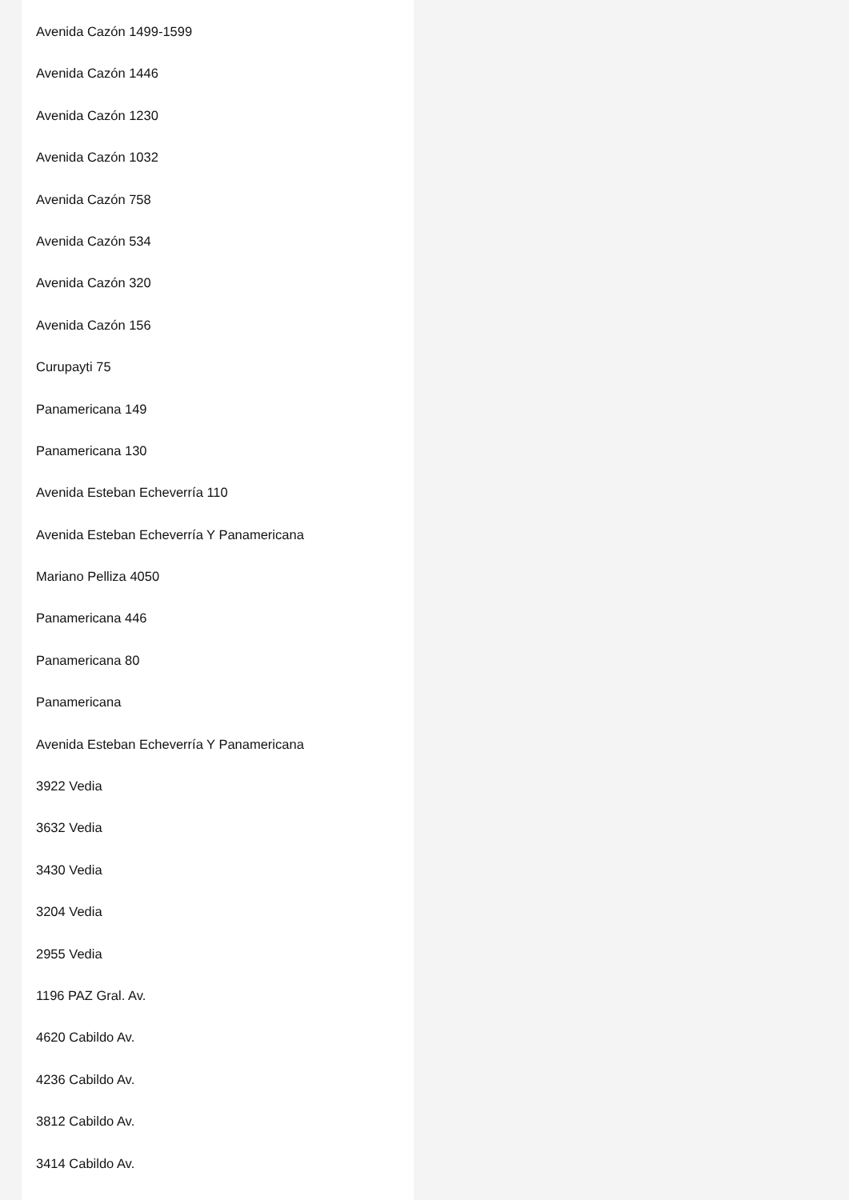Avenida Cazón 1499-1599
Avenida Cazón 1446
Avenida Cazón 1230
Avenida Cazón 1032
Avenida Cazón 758
Avenida Cazón 534
Avenida Cazón 320
Avenida Cazón 156
Curupayti 75
Panamericana 149
Panamericana 130
Avenida Esteban Echeverría 110
Avenida Esteban Echeverría Y Panamericana
Mariano Pelliza 4050
Panamericana 446
Panamericana 80
Panamericana
Avenida Esteban Echeverría Y Panamericana
3922 Vedia
3632 Vedia
3430 Vedia
3204 Vedia
2955 Vedia
1196 PAZ Gral. Av.
4620 Cabildo Av.
4236 Cabildo Av.
3812 Cabildo Av.
3414 Cabildo Av.